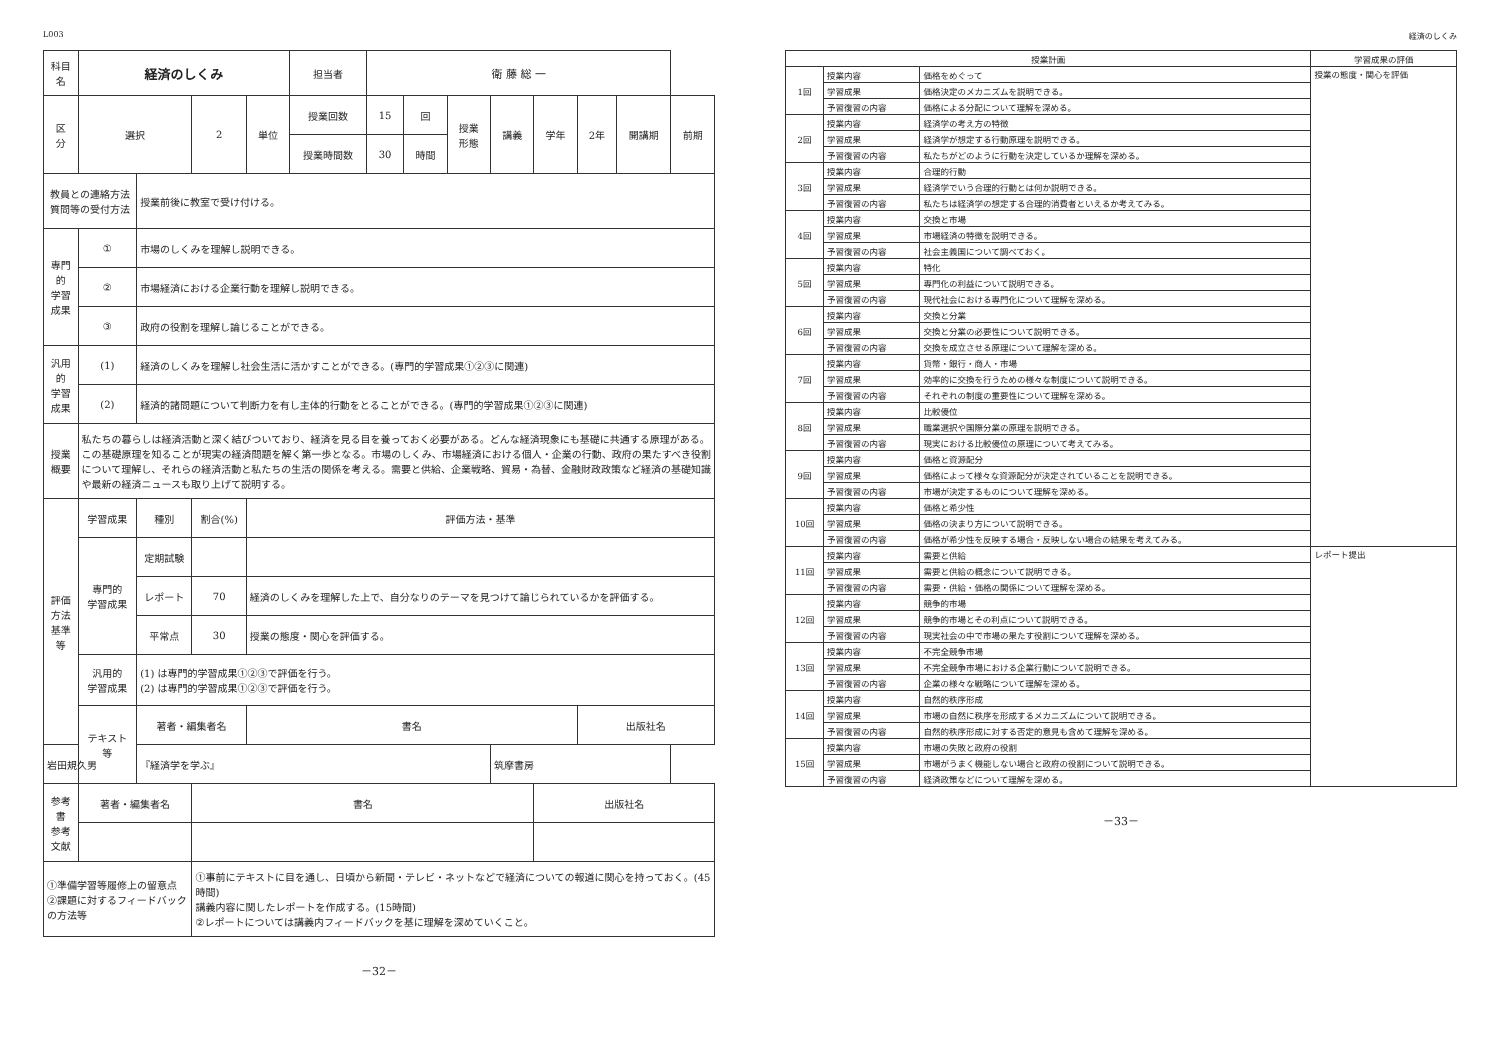L003
| 科目名 | 経済のしくみ | | | | 担当者 | 衛 藤 総 一 | | | | | | | |
| 区 分 | 選択 | | 2 | 単位 | 授業回数 | 15 | 回 | 授業 形態 | 講義 | 学年 | 2年 | 開講期 | 前期 |
| | | | | | 授業時間数 | 30 | 時間 | | | | | | |
| 教員との連絡方法 質問等の受付方法 | | 授業前後に教室で受け付ける。 | | | | | | | | | | | |
| 専門的 学習成果 | ① | 市場のしくみを理解し説明できる。 | | | | | | | | | | | |
| | ② | 市場経済における企業行動を理解し説明できる。 | | | | | | | | | | | |
| | ③ | 政府の役割を理解し論じることができる。 | | | | | | | | | | | |
| 汎用的 学習成果 | (1) | 経済のしくみを理解し社会生活に活かすことができる。(専門的学習成果①②③に関連) | | | | | | | | | | | |
| | (2) | 経済的諸問題について判断力を有し主体的行動をとることができる。(専門的学習成果①②③に関連) | | | | | | | | | | | |
| 授業概要 | 私たちの暮らしは経済活動と深く結びついており、経済を見る目を養っておく必要がある。どんな経済現象にも基礎に共通する原理がある。この基礎原理を知ることが現実の経済問題を解く第一歩となる。市場のしくみ、市場経済における個人・企業の行動、政府の果たすべき役割について理解し、それらの経済活動と私たちの生活の関係を考える。需要と供給、企業戦略、貿易・為替、金融財政政策など経済の基礎知識や最新の経済ニュースも取り上げて説明する。 | | | | | | | | | | | | |
| 評価方法 基準等 | 学習成果 | 種別 | 割合(%) | 評価方法・基準 | | | | | | | | | |
| | 専門的 学習成果 | 定期試験 | | | | | | | | | | | |
| | | レポート | 70 | 経済のしくみを理解した上で、自分なりのテーマを見つけて論じられているかを評価する。 | | | | | | | | | |
| | | 平常点 | 30 | 授業の態度・関心を評価する。 | | | | | | | | | |
| | 汎用的 学習成果 | (1) は専門的学習成果①②③で評価を行う。 (2) は専門的学習成果①②③で評価を行う。 | | | | | | | | | | | |
| | テキスト 等 | 著者・編集者名 | | 書名 | | | | | | | 出版社名 | | |
| 岩田規久男 | | 『経済学を学ぶ』 | | | | | | | 筑摩書房 | | | | |
| 参考書 参考文献 | 著者・編集者名 | | 書名 | | | | | | | 出版社名 | | | |
| ①準備学習等履修上の留意点 ②課題に対するフィードバックの方法等 | | | ①事前にテキストに目を通し、日頃から新聞・テレビ・ネットなどで経済についての報道に関心を持っておく。(45時間) 講義内容に関したレポートを作成する。(15時間) ②レポートについては講義内フィードバックを基に理解を深めていくこと。 | | | | | | | | | | |
－32－
経済のしくみ
| 授業計画 | | | 学習成果の評価 |
| --- | --- | --- | --- |
| 1回 | 授業内容 | 価格をめぐって | 授業の態度・関心を評価 |
| | 学習成果 | 価格決定のメカニズムを説明できる。 | |
| | 予習復習の内容 | 価格による分配について理解を深める。 | |
| 2回 | 授業内容 | 経済学の考え方の特徴 | |
| | 学習成果 | 経済学が想定する行動原理を説明できる。 | |
| | 予習復習の内容 | 私たちがどのように行動を決定しているか理解を深める。 | |
| 3回 | 授業内容 | 合理的行動 | |
| | 学習成果 | 経済学でいう合理的行動とは何か説明できる。 | |
| | 予習復習の内容 | 私たちは経済学の想定する合理的消費者といえるか考えてみる。 | |
| 4回 | 授業内容 | 交換と市場 | |
| | 学習成果 | 市場経済の特徴を説明できる。 | |
| | 予習復習の内容 | 社会主義国について調べておく。 | |
| 5回 | 授業内容 | 特化 | |
| | 学習成果 | 専門化の利益について説明できる。 | |
| | 予習復習の内容 | 現代社会における専門化について理解を深める。 | |
| 6回 | 授業内容 | 交換と分業 | |
| | 学習成果 | 交換と分業の必要性について説明できる。 | |
| | 予習復習の内容 | 交換を成立させる原理について理解を深める。 | |
| 7回 | 授業内容 | 貨幣・銀行・商人・市場 | |
| | 学習成果 | 効率的に交換を行うための様々な制度について説明できる。 | |
| | 予習復習の内容 | それぞれの制度の重要性について理解を深める。 | |
| 8回 | 授業内容 | 比較優位 | |
| | 学習成果 | 職業選択や国際分業の原理を説明できる。 | |
| | 予習復習の内容 | 現実における比較優位の原理について考えてみる。 | |
| 9回 | 授業内容 | 価格と資源配分 | |
| | 学習成果 | 価格によって様々な資源配分が決定されていることを説明できる。 | |
| | 予習復習の内容 | 市場が決定するものについて理解を深める。 | |
| 10回 | 授業内容 | 価格と希少性 | |
| | 学習成果 | 価格の決まり方について説明できる。 | |
| | 予習復習の内容 | 価格が希少性を反映する場合・反映しない場合の結果を考えてみる。 | |
| 11回 | 授業内容 | 需要と供給 | レポート提出 |
| | 学習成果 | 需要と供給の概念について説明できる。 | |
| | 予習復習の内容 | 需要・供給・価格の関係について理解を深める。 | |
| 12回 | 授業内容 | 競争的市場 | |
| | 学習成果 | 競争的市場とその利点について説明できる。 | |
| | 予習復習の内容 | 現実社会の中で市場の果たす役割について理解を深める。 | |
| 13回 | 授業内容 | 不完全競争市場 | |
| | 学習成果 | 不完全競争市場における企業行動について説明できる。 | |
| | 予習復習の内容 | 企業の様々な戦略について理解を深める。 | |
| 14回 | 授業内容 | 自然的秩序形成 | |
| | 学習成果 | 市場の自然に秩序を形成するメカニズムについて説明できる。 | |
| | 予習復習の内容 | 自然的秩序形成に対する否定的意見も含めて理解を深める。 | |
| 15回 | 授業内容 | 市場の失敗と政府の役割 | |
| | 学習成果 | 市場がうまく機能しない場合と政府の役割について説明できる。 | |
| | 予習復習の内容 | 経済政策などについて理解を深める。 | |
－33－